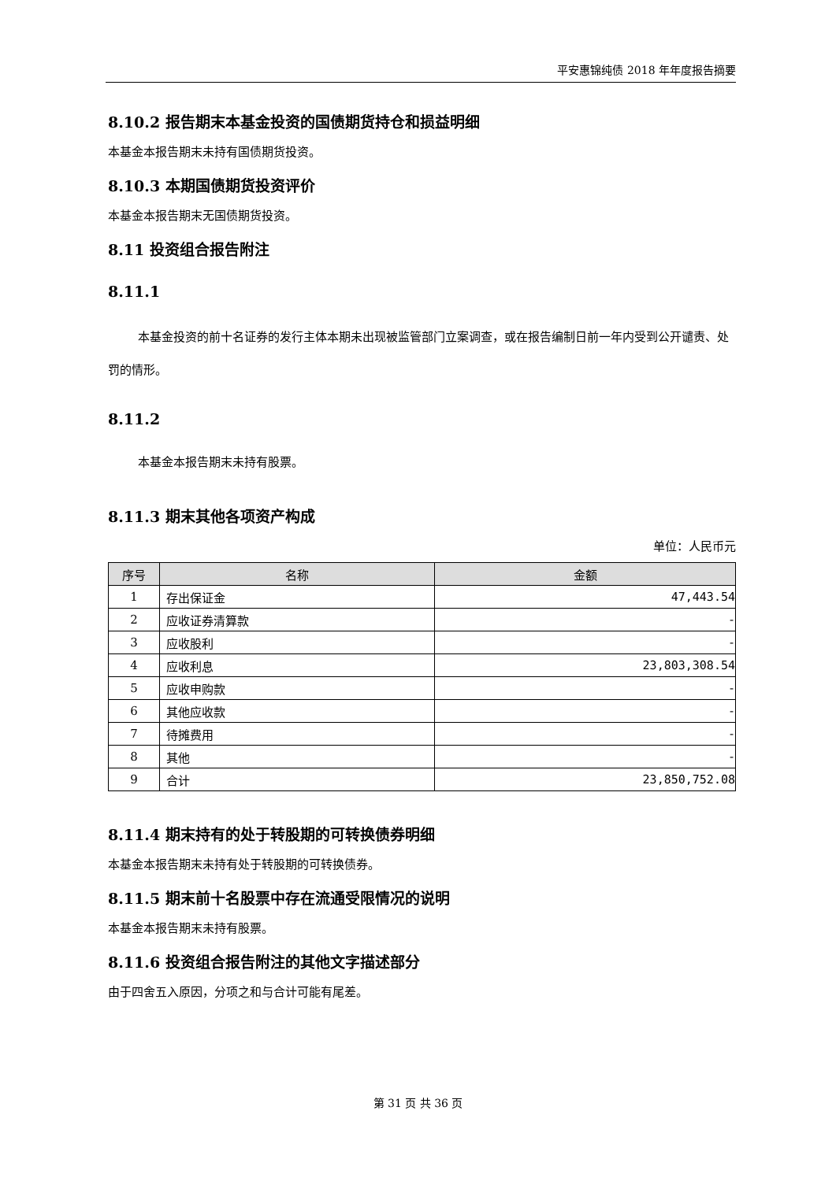平安惠锦纯债 2018 年年度报告摘要
8.10.2 报告期末本基金投资的国债期货持仓和损益明细
本基金本报告期末未持有国债期货投资。
8.10.3 本期国债期货投资评价
本基金本报告期末无国债期货投资。
8.11 投资组合报告附注
8.11.1
本基金投资的前十名证券的发行主体本期未出现被监管部门立案调查，或在报告编制日前一年内受到公开谴责、处罚的情形。
8.11.2
本基金本报告期末未持有股票。
8.11.3 期末其他各项资产构成
单位：人民币元
| 序号 | 名称 | 金额 |
| --- | --- | --- |
| 1 | 存出保证金 | 47,443.54 |
| 2 | 应收证券清算款 | - |
| 3 | 应收股利 | - |
| 4 | 应收利息 | 23,803,308.54 |
| 5 | 应收申购款 | - |
| 6 | 其他应收款 | - |
| 7 | 待摊费用 | - |
| 8 | 其他 | - |
| 9 | 合计 | 23,850,752.08 |
8.11.4 期末持有的处于转股期的可转换债券明细
本基金本报告期末未持有处于转股期的可转换债券。
8.11.5 期末前十名股票中存在流通受限情况的说明
本基金本报告期末未持有股票。
8.11.6 投资组合报告附注的其他文字描述部分
由于四舍五入原因，分项之和与合计可能有尾差。
第 31 页 共 36 页